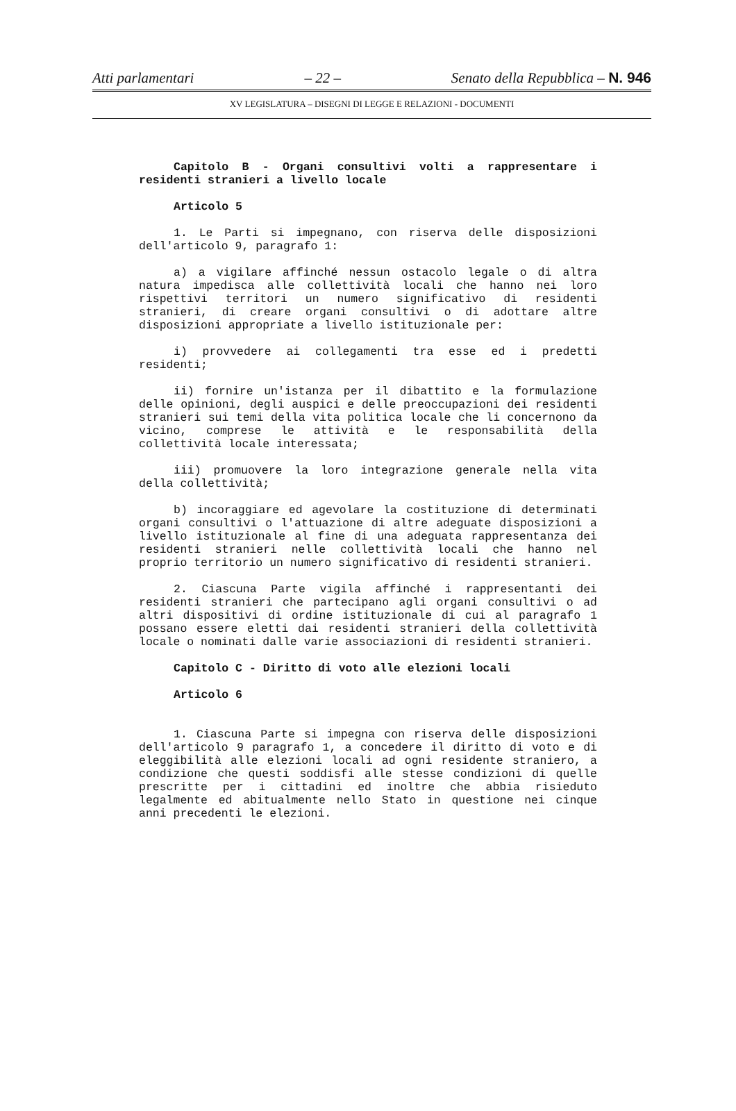Atti parlamentari – 22 – Senato della Repubblica – N. 946
XV LEGISLATURA – DISEGNI DI LEGGE E RELAZIONI - DOCUMENTI
Capitolo B - Organi consultivi volti a rappresentare i residenti stranieri a livello locale
Articolo 5
1. Le Parti si impegnano, con riserva delle disposizioni dell'articolo 9, paragrafo 1:
a) a vigilare affinché nessun ostacolo legale o di altra natura impedisca alle collettività locali che hanno nei loro rispettivi territori un numero significativo di residenti stranieri, di creare organi consultivi o di adottare altre disposizioni appropriate a livello istituzionale per:
i) provvedere ai collegamenti tra esse ed i predetti residenti;
ii) fornire un'istanza per il dibattito e la formulazione delle opinioni, degli auspici e delle preoccupazioni dei residenti stranieri sui temi della vita politica locale che li concernono da vicino, comprese le attività e le responsabilità della collettività locale interessata;
iii) promuovere la loro integrazione generale nella vita della collettività;
b) incoraggiare ed agevolare la costituzione di determinati organi consultivi o l'attuazione di altre adeguate disposizioni a livello istituzionale al fine di una adeguata rappresentanza dei residenti stranieri nelle collettività locali che hanno nel proprio territorio un numero significativo di residenti stranieri.
2. Ciascuna Parte vigila affinché i rappresentanti dei residenti stranieri che partecipano agli organi consultivi o ad altri dispositivi di ordine istituzionale di cui al paragrafo 1 possano essere eletti dai residenti stranieri della collettività locale o nominati dalle varie associazioni di residenti stranieri.
Capitolo C - Diritto di voto alle elezioni locali
Articolo 6
1. Ciascuna Parte si impegna con riserva delle disposizioni dell'articolo 9 paragrafo 1, a concedere il diritto di voto e di eleggibilità alle elezioni locali ad ogni residente straniero, a condizione che questi soddisfi alle stesse condizioni di quelle prescritte per i cittadini ed inoltre che abbia risieduto legalmente ed abitualmente nello Stato in questione nei cinque anni precedenti le elezioni.